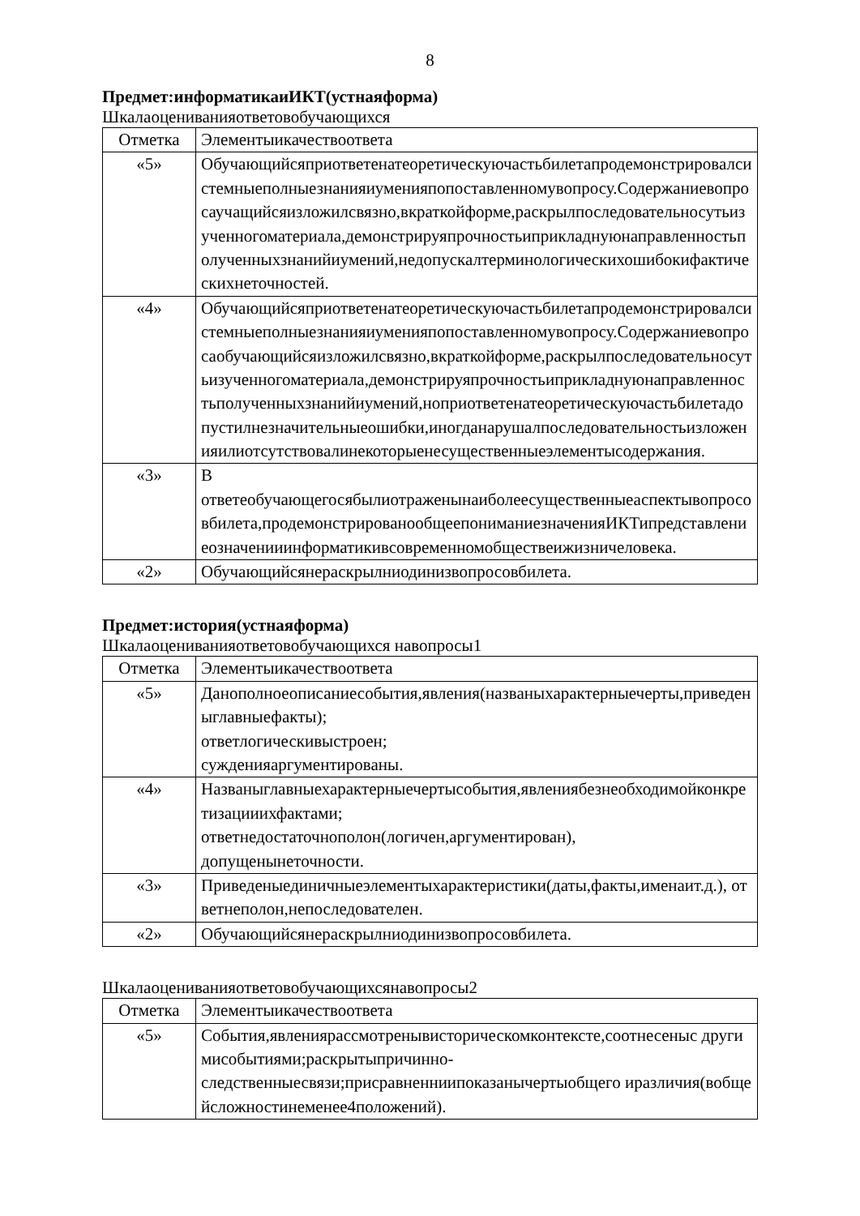8
Предмет:информатикаиИКТ(устнаяформа)
Шкалаоцениванияответовобучающихся
| Отметка | Элементыикачествоответа |
| «5» | Обучающийсяприответенатеоретическуючастьбилетапродемонстрировалсистемныеполныезнанияиуменияпопоставленномувопросу.Содержаниевопросаучащийсяизложилсвязно,вкраткойформе,раскрылпоследовательносутьизученногоматериала,демонстрируяпрочностьиприкладнуюнаправленностьполученныхзнанийиумений,недопускалтерминологическихошибокифактическихнеточностей. |
| «4» | Обучающийсяприответенатеоретическуючастьбилетапродемонстрировалсистемныеполныезнанияиуменияпопоставленномувопросу.Содержаниевопросаобучающийсяизложилсвязно,вкраткойформе,раскрылпоследовательносутьизученногоматериала,демонстрируяпрочностьиприкладнуюнаправленностьполученныхзнанийиумений,ноприответенатеоретическуючастьбилетадопустилнезначительныеошибки,иногданарушалпоследовательностьизложенияилиотсутствовалинекоторыенесущественныеэлементысодержания. |
| «3» | В ответеобучающегосябылиотраженынаиболеесущественныеаспектывопросовбилета,продемонстрированообщеепониманиезначенияИКТипредставлениеозначенииинформатикивсовременномобществеижизничеловека. |
| «2» | Обучающийсянераскрылниодинизвопросовбилета. |
Предмет:история(устнаяформа)
Шкалаоцениванияответовобучающихся навопросы1
| Отметка | Элементыикачествоответа |
| «5» | Данополноеописаниесобытия,явления(названыхарактерныечерты,приведеныглавныефакты); ответлогическивыстроен; сужденияаргументированы. |
| «4» | Названыглавныехарактерныечертысобытия,явлениябезнеобходимойконкретизацииихфактами; ответнедостаточнополон(логичен,аргументирован), допущенынеточности. |
| «3» | Приведеныединичныеэлементыхарактеристики(даты,факты,именаит.д.), ответнеполон,непоследователен. |
| «2» | Обучающийсянераскрылниодинизвопросовбилета. |
Шкалаоцениванияответовобучающихсянавопросы2
| Отметка | Элементыикачествоответа |
| «5» | События,явлениярассмотренывисторическомконтексте,соотнесеныс другимисобытиями;раскрытыпричинно- следственныесвязи;присравненниипоказанычертыобщего иразличия(вобщейсложностинеменее4положений). |